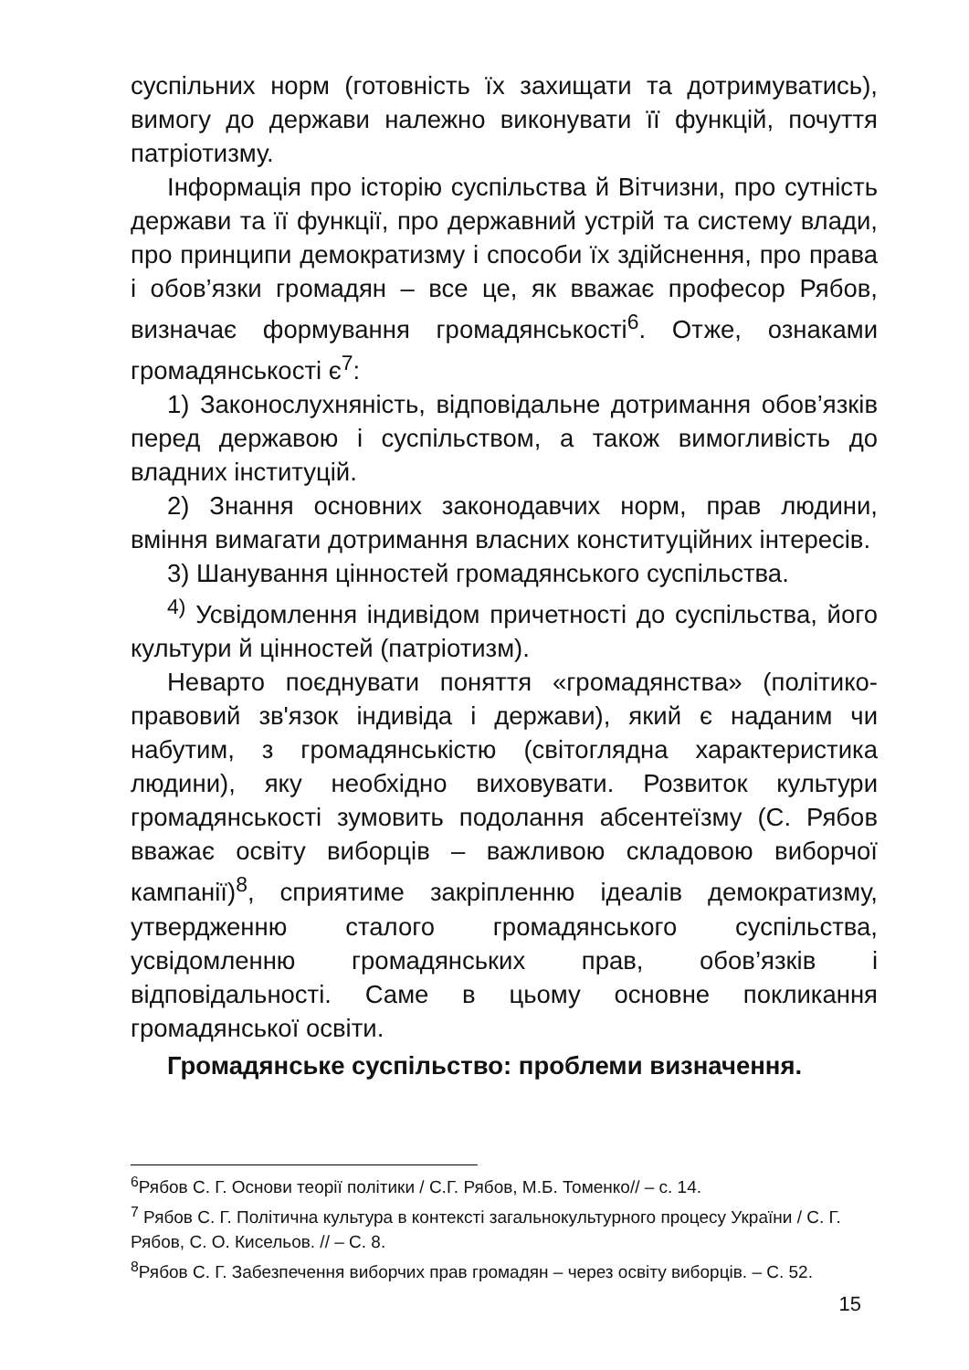суспільних норм (готовність їх захищати та дотримуватись), вимогу до держави належно виконувати її функцій, почуття патріотизму.
Інформація про історію суспільства й Вітчизни, про сутність держави та її функції, про державний устрій та систему влади, про принципи демократизму і способи їх здійснення, про права і обов’язки громадян – все це, як вважає професор Рябов, визначає формування громадянськості<sup>6</sup>. Отже, ознаками громадянськості є<sup>7</sup>:
1) Законослухняність, відповідальне дотримання обов’язків перед державою і суспільством, а також вимогливість до владних інституцій.
2) Знання основних законодавчих норм, прав людини, вміння вимагати дотримання власних конституційних інтересів.
3) Шанування цінностей громадянського суспільства.
<sup>4)</sup> Усвідомлення індивідом причетності до суспільства, його культури й цінностей (патріотизм).
Неварто поєднувати поняття «громадянства» (політико-правовий зв'язок індивіда і держави), який є наданим чи набутим, з громадянськістю (світоглядна характеристика людини), яку необхідно виховувати. Розвиток культури громадянськості зумовить подолання абсентеїзму (С. Рябов вважає освіту виборців – важливою складовою виборчої кампанії)<sup>8</sup>, сприятиме закріпленню ідеалів демократизму, утвердженню сталого громадянського суспільства, усвідомленню громадянських прав, обов’язків і відповідальності. Саме в цьому основне покликання громадянської освіти.
Громадянське суспільство: проблеми визначення.
<sup>6</sup> Рябов С. Г. Основи теорії політики / С.Г. Рябов, М.Б. Томенко// – с. 14.
<sup>7</sup> Рябов С. Г. Політична культура в контексті загальнокультурного процесу України / С. Г. Рябов, С. О. Кисельов. // – С. 8.
<sup>8</sup> Рябов С. Г. Забезпечення виборчих прав громадян – через освіту виборців. – С. 52.
15